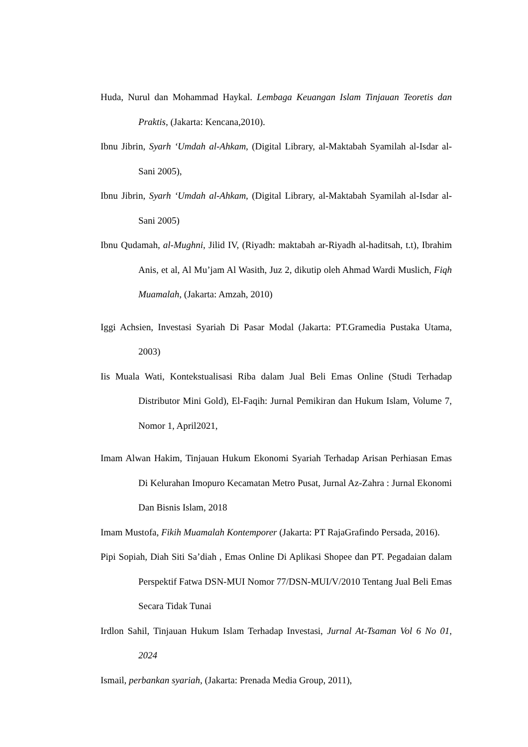Huda, Nurul dan Mohammad Haykal. Lembaga Keuangan Islam Tinjauan Teoretis dan Praktis, (Jakarta: Kencana,2010).
Ibnu Jibrin, Syarh ‘Umdah al-Ahkam, (Digital Library, al-Maktabah Syamilah al-Isdar al-Sani 2005),
Ibnu Jibrin, Syarh ‘Umdah al-Ahkam, (Digital Library, al-Maktabah Syamilah al-Isdar al-Sani 2005)
Ibnu Qudamah, al-Mughni, Jilid IV, (Riyadh: maktabah ar-Riyadh al-haditsah, t.t), Ibrahim Anis, et al, Al Mu’jam Al Wasith, Juz 2, dikutip oleh Ahmad Wardi Muslich, Fiqh Muamalah, (Jakarta: Amzah, 2010)
Iggi Achsien, Investasi Syariah Di Pasar Modal (Jakarta: PT.Gramedia Pustaka Utama, 2003)
Iis Muala Wati, Kontekstualisasi Riba dalam Jual Beli Emas Online (Studi Terhadap Distributor Mini Gold), El-Faqih: Jurnal Pemikiran dan Hukum Islam, Volume 7, Nomor 1, April2021,
Imam Alwan Hakim, Tinjauan Hukum Ekonomi Syariah Terhadap Arisan Perhiasan Emas Di Kelurahan Imopuro Kecamatan Metro Pusat, Jurnal Az-Zahra : Jurnal Ekonomi Dan Bisnis Islam, 2018
Imam Mustofa, Fikih Muamalah Kontemporer (Jakarta: PT RajaGrafindo Persada, 2016).
Pipi Sopiah, Diah Siti Sa’diah , Emas Online Di Aplikasi Shopee dan PT. Pegadaian dalam Perspektif Fatwa DSN-MUI Nomor 77/DSN-MUI/V/2010 Tentang Jual Beli Emas Secara Tidak Tunai
Irdlon Sahil, Tinjauan Hukum Islam Terhadap Investasi, Jurnal At-Tsaman Vol 6 No 01, 2024
Ismail, perbankan syariah, (Jakarta: Prenada Media Group, 2011),